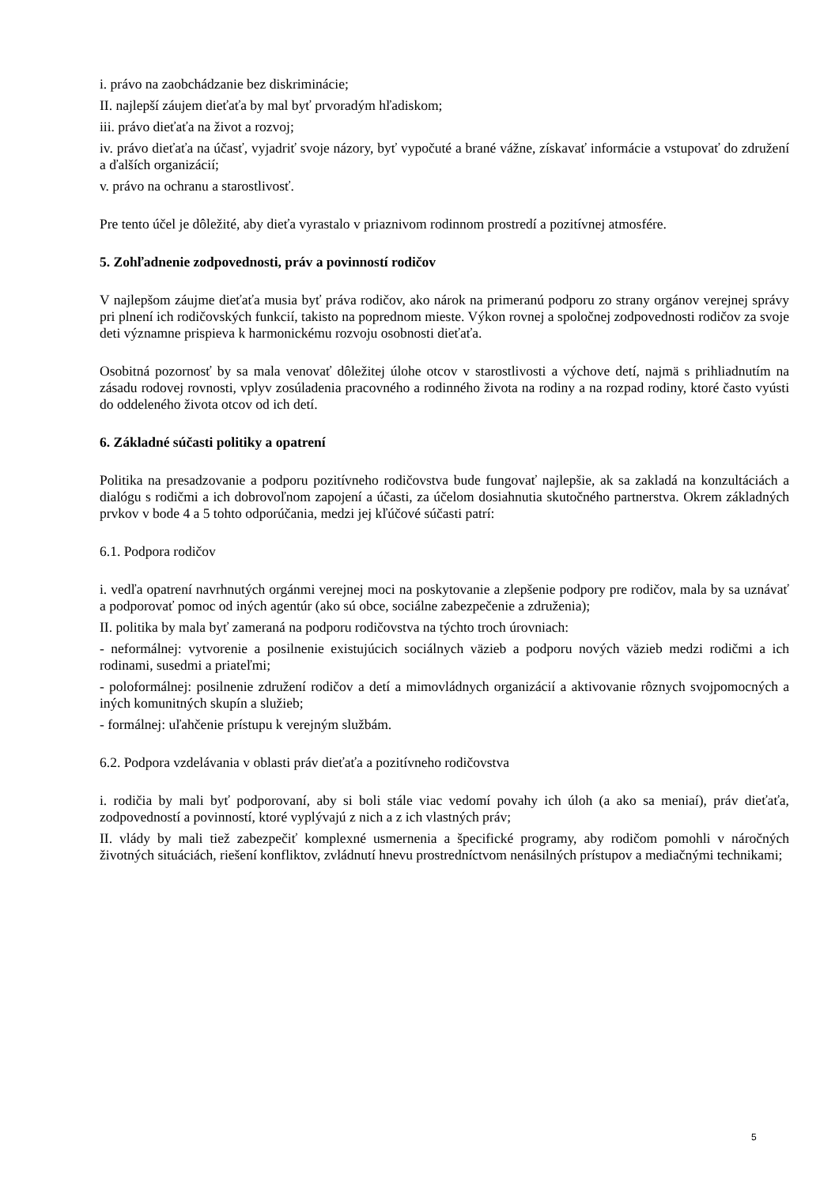i. právo na zaobchádzanie bez diskriminácie;
II. najlepší záujem dieťaťa by mal byť prvoradým hľadiskom;
iii. právo dieťaťa na život a rozvoj;
iv. právo dieťaťa na účasť, vyjadriť svoje názory, byť vypočuté a brané vážne, získavať informácie a vstupovať do združení a ďalších organizácií;
v. právo na ochranu a starostlivosť.
Pre tento účel je dôležité, aby dieťa vyrastalo v priaznivom rodinnom prostredí a pozitívnej atmosfére.
5. Zohľadnenie zodpovednosti, práv a povinností rodičov
V najlepšom záujme dieťaťa musia byť práva rodičov, ako nárok na primeranú podporu zo strany orgánov verejnej správy pri plnení ich rodičovských funkcií, takisto na poprednom mieste. Výkon rovnej a spoločnej zodpovednosti rodičov za svoje deti významne prispieva k harmonickému rozvoju osobnosti dieťaťa.
Osobitná pozornosť by sa mala venovať dôležitej úlohe otcov v starostlivosti a výchove detí, najmä s prihliadnutím na zásadu rodovej rovnosti, vplyv zosúladenia pracovného a rodinného života na rodiny a na rozpad rodiny, ktoré často vyústi do oddeleného života otcov od ich detí.
6. Základné súčasti politiky a opatrení
Politika na presadzovanie a podporu pozitívneho rodičovstva bude fungovať najlepšie, ak sa zakladá na konzultáciách a dialógu s rodičmi a ich dobrovoľnom zapojení a účasti, za účelom dosiahnutia skutočného partnerstva. Okrem základných prvkov v bode 4 a 5 tohto odporúčania, medzi jej kľúčové súčasti patrí:
6.1. Podpora rodičov
i. vedľa opatrení navrhnutých orgánmi verejnej moci na poskytovanie a zlepšenie podpory pre rodičov, mala by sa uznávať a podporovať pomoc od iných agentúr (ako sú obce, sociálne zabezpečenie a združenia);
II. politika by mala byť zameraná na podporu rodičovstva na týchto troch úrovniach:
- neformálnej: vytvorenie a posilnenie existujúcich sociálnych väzieb a podporu nových väzieb medzi rodičmi a ich rodinami, susedmi a priateľmi;
- poloformálnej: posilnenie združení rodičov a detí a mimovládnych organizácií a aktivovanie rôznych svojpomocných a iných komunitných skupín a služieb;
- formálnej: uľahčenie prístupu k verejným službám.
6.2. Podpora vzdelávania v oblasti práv dieťaťa a pozitívneho rodičovstva
i. rodičia by mali byť podporovaní, aby si boli stále viac vedomí povahy ich úloh (a ako sa meniaí), práv dieťaťa, zodpovedností a povinností, ktoré vyplývajú z nich a z ich vlastných práv;
II. vlády by mali tiež zabezpečiť komplexné usmernenia a špecifické programy, aby rodičom pomohli v náročných životných situáciách, riešení konfliktov, zvládnutí hnevu prostredníctvom nenásilných prístupov a mediačnými technikami;
5